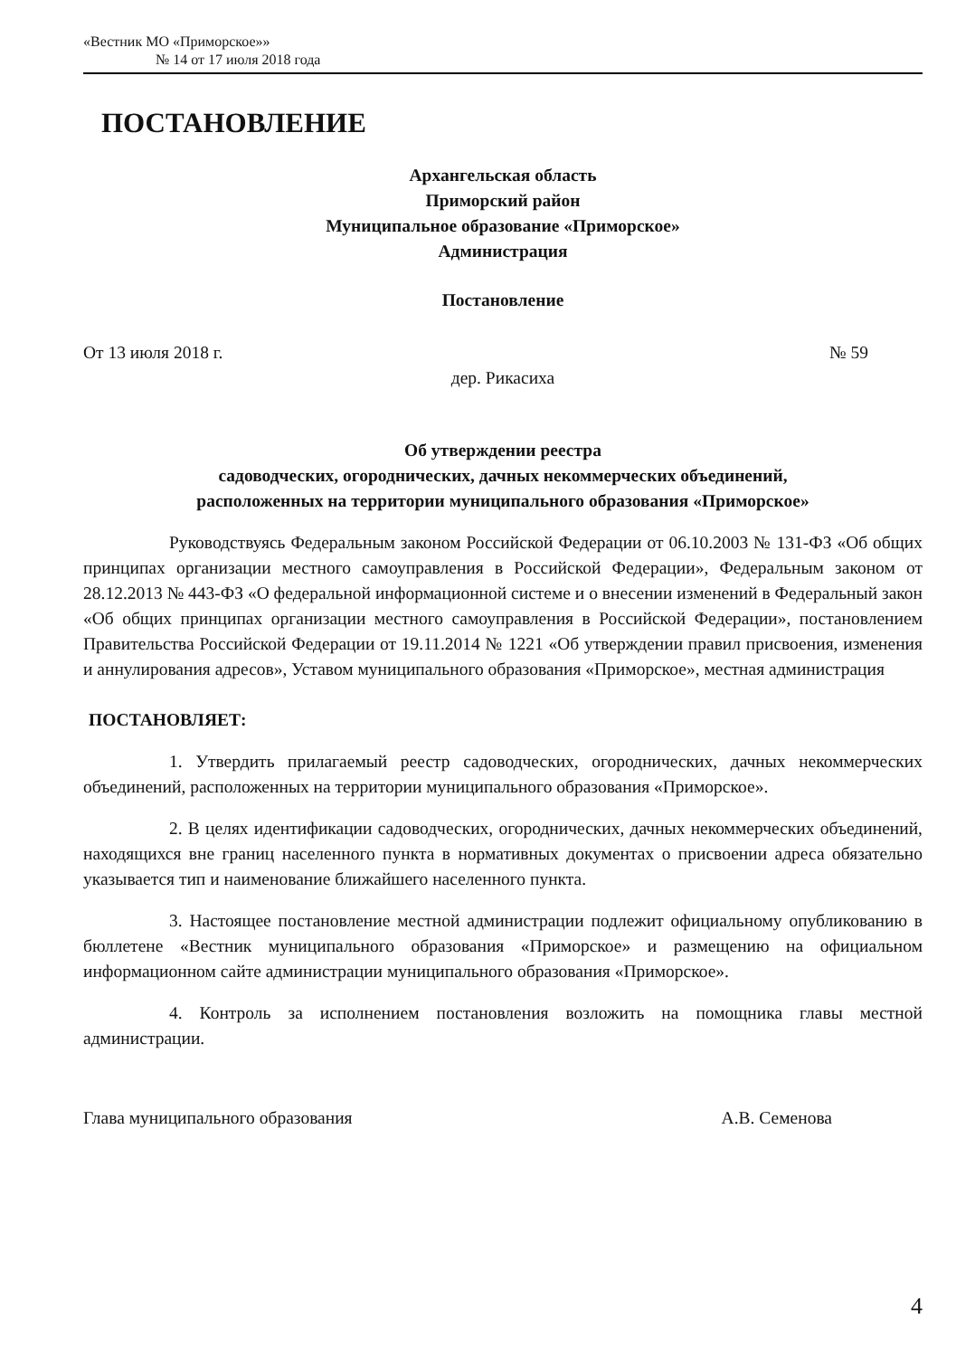«Вестник МО «Приморское»»
№ 14 от 17 июля 2018 года
ПОСТАНОВЛЕНИЕ
Архангельская область
Приморский район
Муниципальное образование «Приморское»
Администрация
Постановление
От 13 июля 2018 г. № 59
дер. Рикасиха
Об утверждении реестра
садоводческих, огороднических, дачных некоммерческих объединений,
расположенных на территории муниципального образования «Приморское»
Руководствуясь Федеральным законом Российской Федерации от 06.10.2003 № 131-ФЗ «Об общих принципах организации местного самоуправления в Российской Федерации», Федеральным законом от 28.12.2013 № 443-ФЗ «О федеральной информационной системе и о внесении изменений в Федеральный закон «Об общих принципах организации местного самоуправления в Российской Федерации», постановлением Правительства Российской Федерации от 19.11.2014 № 1221 «Об утверждении правил присвоения, изменения и аннулирования адресов», Уставом муниципального образования «Приморское», местная администрация
ПОСТАНОВЛЯЕТ:
1. Утвердить прилагаемый реестр садоводческих, огороднических, дачных некоммерческих объединений, расположенных на территории муниципального образования «Приморское».
2. В целях идентификации садоводческих, огороднических, дачных некоммерческих объединений, находящихся вне границ населенного пункта в нормативных документах о присвоении адреса обязательно указывается тип и наименование ближайшего населенного пункта.
3. Настоящее постановление местной администрации подлежит официальному опубликованию в бюллетене «Вестник муниципального образования «Приморское» и размещению на официальном информационном сайте администрации муниципального образования «Приморское».
4. Контроль за исполнением постановления возложить на помощника главы местной администрации.
Глава муниципального образования А.В. Семенова
4